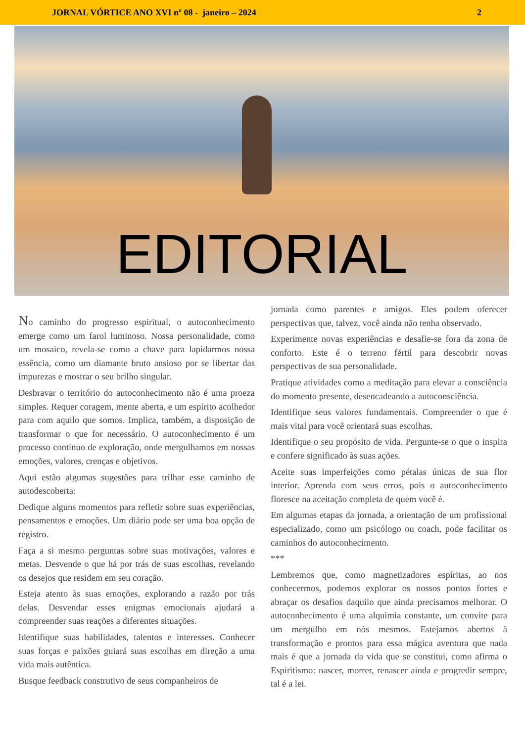JORNAL VÓRTICE ANO XVI nº 08 - janeiro – 2024 2
EDITORIAL
No caminho do progresso espiritual, o autoconhecimento emerge como um farol luminoso. Nossa personalidade, como um mosaico, revela-se como a chave para lapidarmos nossa essência, como um diamante bruto ansioso por se libertar das impurezas e mostrar o seu brilho singular.
Desbravar o território do autoconhecimento não é uma proeza simples. Requer coragem, mente aberta, e um espírito acolhedor para com aquilo que somos. Implica, também, a disposição de transformar o que for necessário. O autoconhecimento é um processo contínuo de exploração, onde mergulhamos em nossas emoções, valores, crenças e objetivos.
Aqui estão algumas sugestões para trilhar esse caminho de autodescoberta:
Dedique alguns momentos para refletir sobre suas experiências, pensamentos e emoções. Um diário pode ser uma boa opção de registro.
Faça a si mesmo perguntas sobre suas motivações, valores e metas. Desvende o que há por trás de suas escolhas, revelando os desejos que residem em seu coração.
Esteja atento às suas emoções, explorando a razão por trás delas. Desvendar esses enigmas emocionais ajudará a compreender suas reações a diferentes situações.
Identifique suas habilidades, talentos e interesses. Conhecer suas forças e paixões guiará suas escolhas em direção a uma vida mais autêntica.
Busque feedback construtivo de seus companheiros de
jornada como parentes e amigos. Eles podem oferecer perspectivas que, talvez, você ainda não tenha observado.
Experimente novas experiências e desafie-se fora da zona de conforto. Este é o terreno fértil para descobrir novas perspectivas de sua personalidade.
Pratique atividades como a meditação para elevar a consciência do momento presente, desencadeando a autoconsciência.
Identifique seus valores fundamentais. Compreender o que é mais vital para você orientará suas escolhas.
Identifique o seu propósito de vida. Pergunte-se o que o inspira e confere significado às suas ações.
Aceite suas imperfeições como pétalas únicas de sua flor interior. Aprenda com seus erros, pois o autoconhecimento floresce na aceitação completa de quem você é.
Em algumas etapas da jornada, a orientação de um profissional especializado, como um psicólogo ou coach, pode facilitar os caminhos do autoconhecimento.
***
Lembremos que, como magnetizadores espíritas, ao nos conhecermos, podemos explorar os nossos pontos fortes e abraçar os desafios daquilo que ainda precisamos melhorar. O autoconhecimento é uma alquimia constante, um convite para um mergulho em nós mesmos. Estejamos abertos à transformação e prontos para essa mágica aventura que nada mais é que a jornada da vida que se constitui, como afirma o Espiritismo: nascer, morrer, renascer ainda e progredir sempre, tal é a lei.